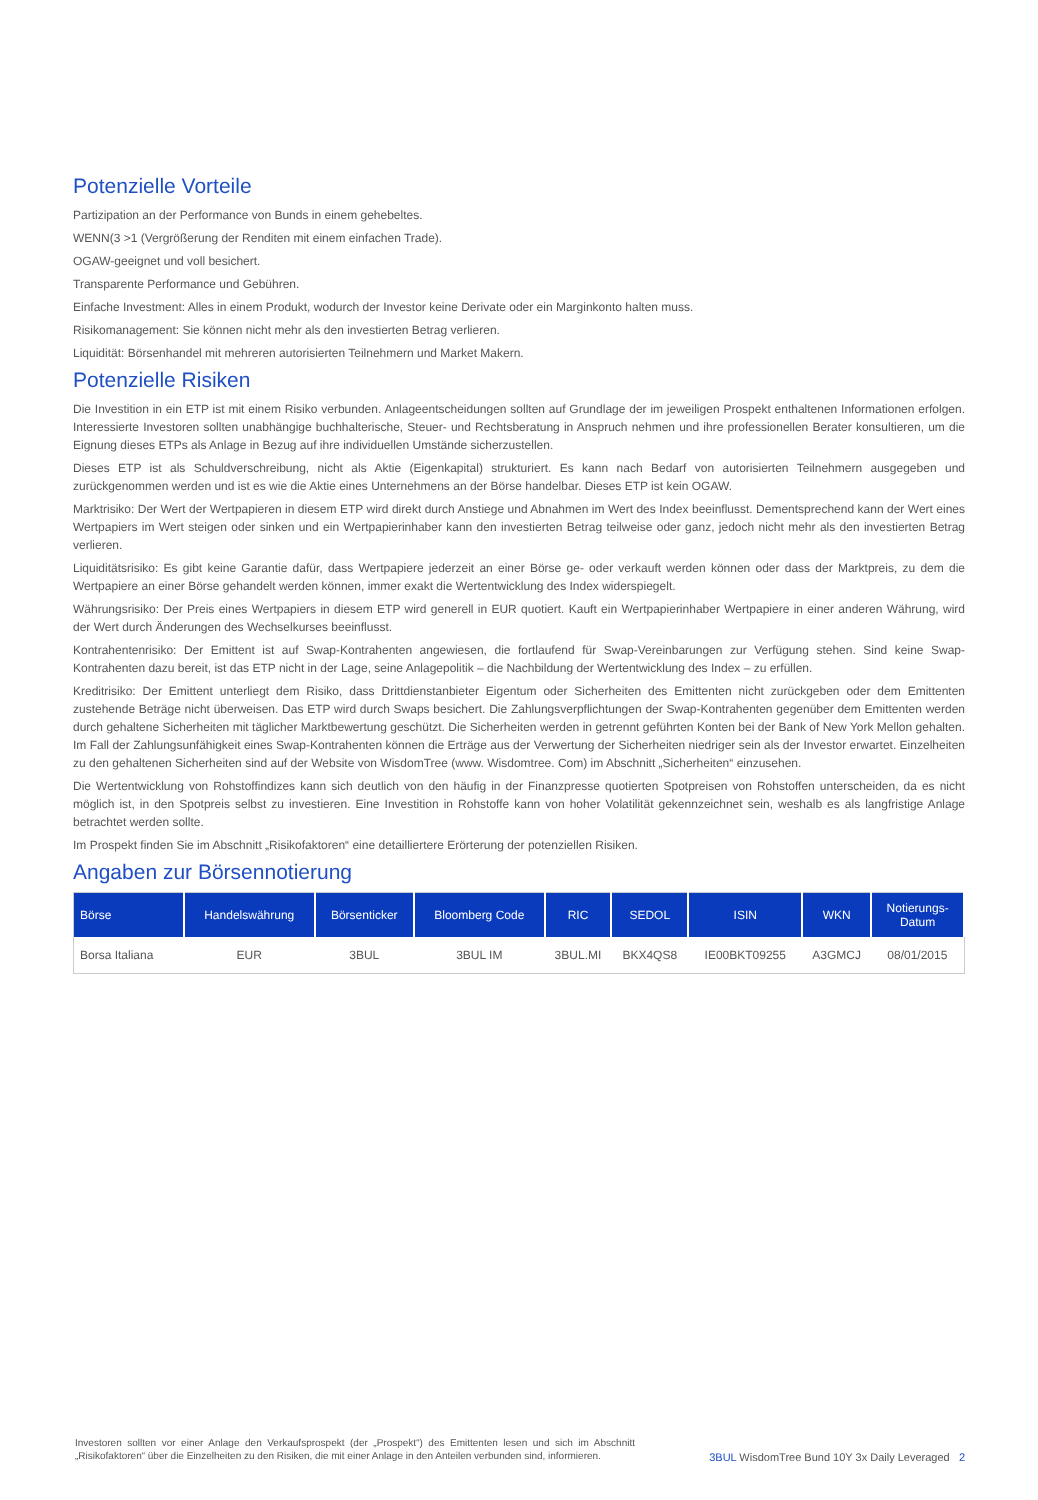Potenzielle Vorteile
Partizipation an der Performance von Bunds in einem gehebeltes.
WENN(3 >1 (Vergrößerung der Renditen mit einem einfachen Trade).
OGAW-geeignet und voll besichert.
Transparente Performance und Gebühren.
Einfache Investment: Alles in einem Produkt, wodurch der Investor keine Derivate oder ein Marginkonto halten muss.
Risikomanagement: Sie können nicht mehr als den investierten Betrag verlieren.
Liquidität: Börsenhandel mit mehreren autorisierten Teilnehmern und Market Makern.
Potenzielle Risiken
Die Investition in ein ETP ist mit einem Risiko verbunden. Anlageentscheidungen sollten auf Grundlage der im jeweiligen Prospekt enthaltenen Informationen erfolgen. Interessierte Investoren sollten unabhängige buchhalterische, Steuer- und Rechtsberatung in Anspruch nehmen und ihre professionellen Berater konsultieren, um die Eignung dieses ETPs als Anlage in Bezug auf ihre individuellen Umstände sicherzustellen.
Dieses ETP ist als Schuldverschreibung, nicht als Aktie (Eigenkapital) strukturiert. Es kann nach Bedarf von autorisierten Teilnehmern ausgegeben und zurückgenommen werden und ist es wie die Aktie eines Unternehmens an der Börse handelbar. Dieses ETP ist kein OGAW.
Marktrisiko: Der Wert der Wertpapieren in diesem ETP wird direkt durch Anstiege und Abnahmen im Wert des Index beeinflusst. Dementsprechend kann der Wert eines Wertpapiers im Wert steigen oder sinken und ein Wertpapierinhaber kann den investierten Betrag teilweise oder ganz, jedoch nicht mehr als den investierten Betrag verlieren.
Liquiditätsrisiko: Es gibt keine Garantie dafür, dass Wertpapiere jederzeit an einer Börse ge- oder verkauft werden können oder dass der Marktpreis, zu dem die Wertpapiere an einer Börse gehandelt werden können, immer exakt die Wertentwicklung des Index widerspiegelt.
Währungsrisiko: Der Preis eines Wertpapiers in diesem ETP wird generell in EUR quotiert. Kauft ein Wertpapierinhaber Wertpapiere in einer anderen Währung, wird der Wert durch Änderungen des Wechselkurses beeinflusst.
Kontrahentenrisiko: Der Emittent ist auf Swap-Kontrahenten angewiesen, die fortlaufend für Swap-Vereinbarungen zur Verfügung stehen. Sind keine Swap-Kontrahenten dazu bereit, ist das ETP nicht in der Lage, seine Anlagepolitik – die Nachbildung der Wertentwicklung des Index – zu erfüllen.
Kreditrisiko: Der Emittent unterliegt dem Risiko, dass Drittdienstanbieter Eigentum oder Sicherheiten des Emittenten nicht zurückgeben oder dem Emittenten zustehende Beträge nicht überweisen. Das ETP wird durch Swaps besichert. Die Zahlungsverpflichtungen der Swap-Kontrahenten gegenüber dem Emittenten werden durch gehaltene Sicherheiten mit täglicher Marktbewertung geschützt. Die Sicherheiten werden in getrennt geführten Konten bei der Bank of New York Mellon gehalten. Im Fall der Zahlungsunfähigkeit eines Swap-Kontrahenten können die Erträge aus der Verwertung der Sicherheiten niedriger sein als der Investor erwartet. Einzelheiten zu den gehaltenen Sicherheiten sind auf der Website von WisdomTree (www. Wisdomtree. Com) im Abschnitt „Sicherheiten“ einzusehen.
Die Wertentwicklung von Rohstoffindizes kann sich deutlich von den häufig in der Finanzpresse quotierten Spotpreisen von Rohstoffen unterscheiden, da es nicht möglich ist, in den Spotpreis selbst zu investieren. Eine Investition in Rohstoffe kann von hoher Volatilität gekennzeichnet sein, weshalb es als langfristige Anlage betrachtet werden sollte.
Im Prospekt finden Sie im Abschnitt „Risikofaktoren“ eine detailliertere Erörterung der potenziellen Risiken.
Angaben zur Börsennotierung
| Börse | Handelswährung | Börsenticker | Bloomberg Code | RIC | SEDOL | ISIN | WKN | Notierungs- Datum |
| --- | --- | --- | --- | --- | --- | --- | --- | --- |
| Borsa Italiana | EUR | 3BUL | 3BUL IM | 3BUL.MI | BKX4QS8 | IE00BKT09255 | A3GMCJ | 08/01/2015 |
Investoren sollten vor einer Anlage den Verkaufsprospekt (der „Prospekt“) des Emittenten lesen und sich im Abschnitt „Risikofaktoren“ über die Einzelheiten zu den Risiken, die mit einer Anlage in den Anteilen verbunden sind, informieren.
3BUL WisdomTree Bund 10Y 3x Daily Leveraged 2